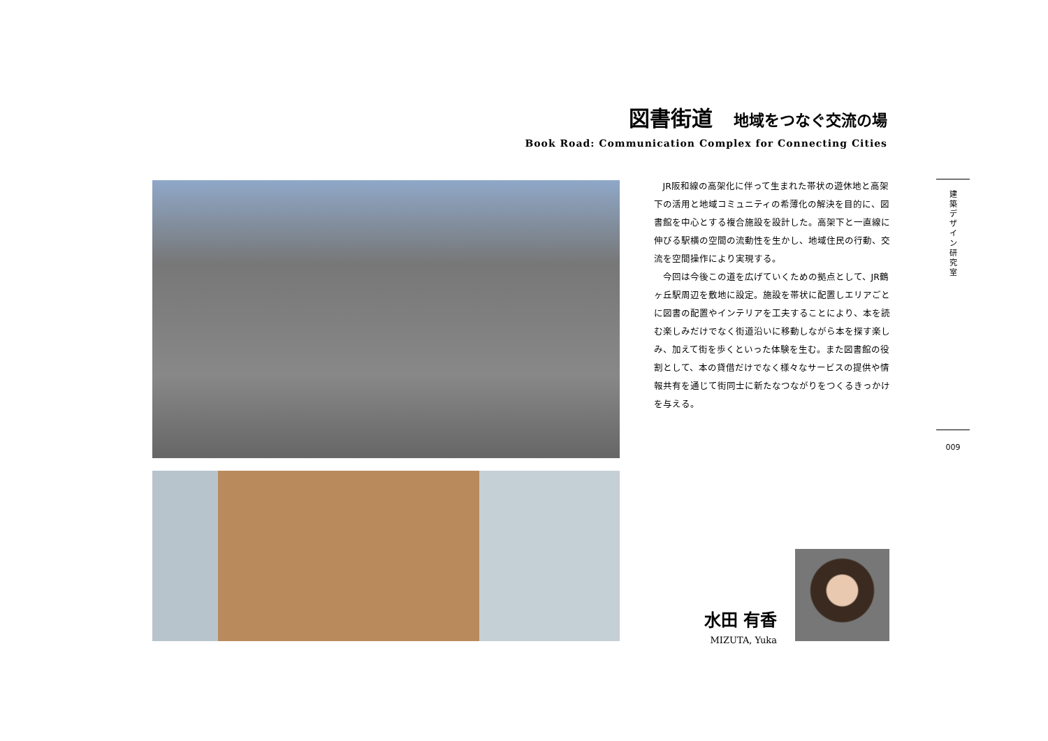図書街道 地域をつなぐ交流の場
Book Road: Communication Complex for Connecting Cities
JR阪和線の高架化に伴って生まれた帯状の遊休地と高架下の活用と地域コミュニティの希薄化の解決を目的に、図書館を中心とする複合施設を設計した。高架下と一直線に伸びる駅横の空間の流動性を生かし、地域住民の行動、交流を空間操作により実現する。
今回は今後この道を広げていくための拠点として、JR鶴ヶ丘駅周辺を敷地に設定。施設を帯状に配置しエリアごとに図書の配置やインテリアを工夫することにより、本を読む楽しみだけでなく街道沿いに移動しながら本を探す楽しみ、加えて街を歩くといった体験を生む。また図書館の役割として、本の貸借だけでなく様々なサービスの提供や情報共有を通じて街同士に新たなつながりをつくるきっかけを与える。
建
築
デ
ザ
イ
ン
研
究
室
009
水田 有香
MIZUTA, Yuka